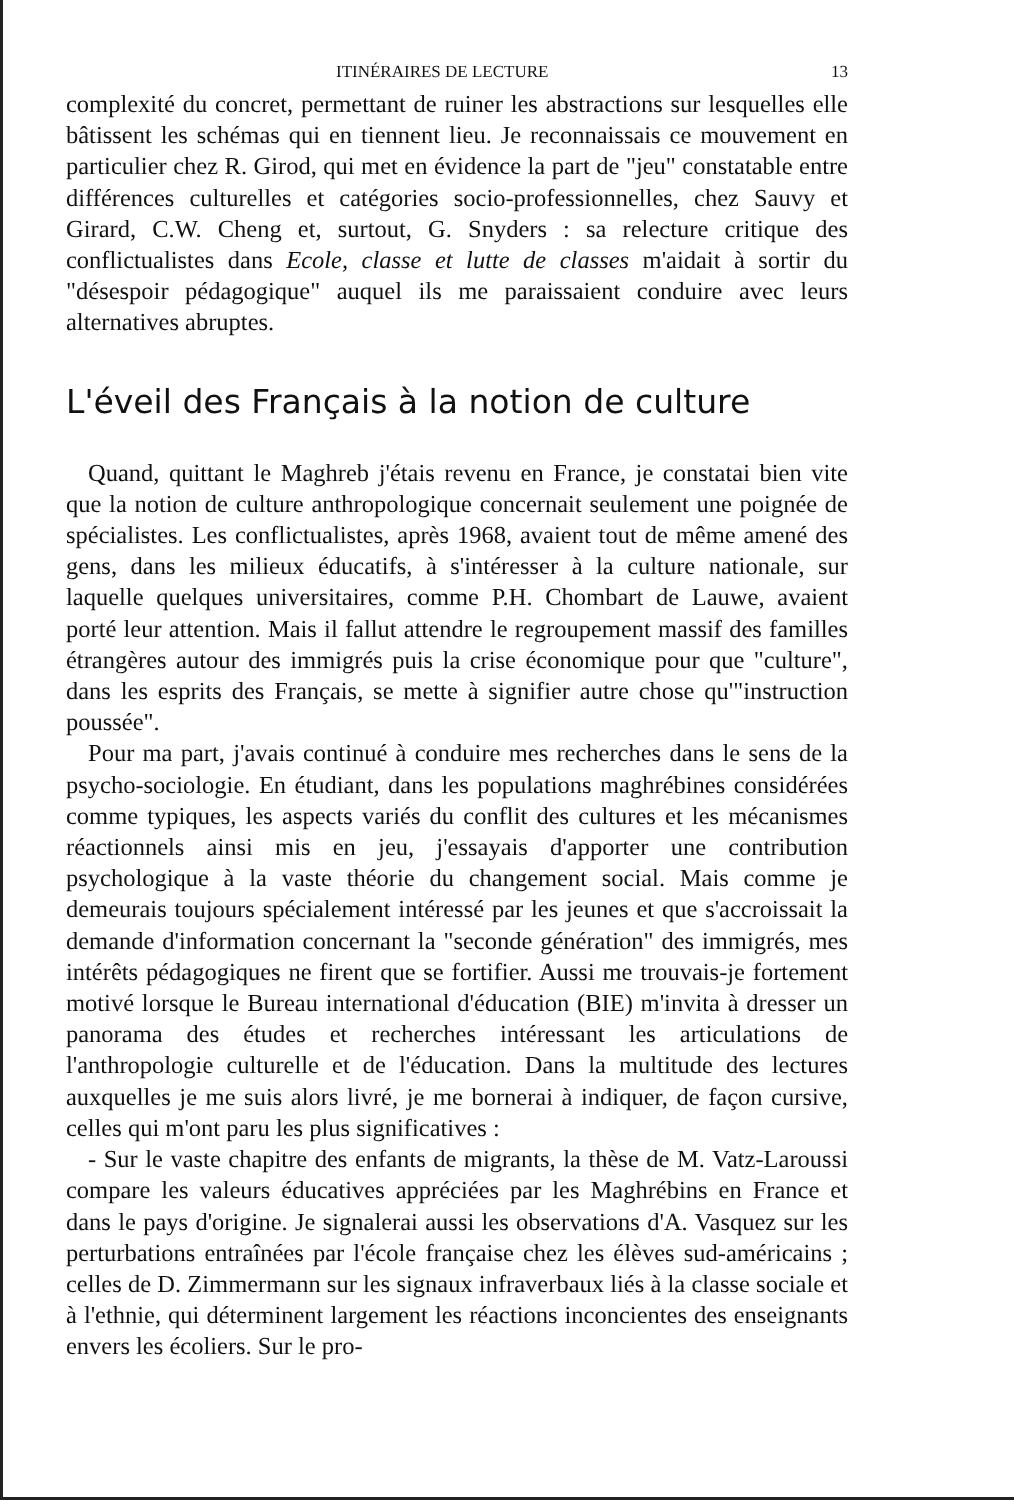ITINÉRAIRES DE LECTURE 13
complexité du concret, permettant de ruiner les abstractions sur lesquelles elle bâtissent les schémas qui en tiennent lieu. Je reconnaissais ce mouvement en particulier chez R. Girod, qui met en évidence la part de "jeu" constatable entre différences culturelles et catégories socio-professionnelles, chez Sauvy et Girard, C.W. Cheng et, surtout, G. Snyders : sa relecture critique des conflictualistes dans Ecole, classe et lutte de classes m'aidait à sortir du "désespoir pédagogique" auquel ils me paraissaient conduire avec leurs alternatives abruptes.
L'éveil des Français à la notion de culture
Quand, quittant le Maghreb j'étais revenu en France, je constatai bien vite que la notion de culture anthropologique concernait seulement une poignée de spécialistes. Les conflictualistes, après 1968, avaient tout de même amené des gens, dans les milieux éducatifs, à s'intéresser à la culture nationale, sur laquelle quelques universitaires, comme P.H. Chombart de Lauwe, avaient porté leur attention. Mais il fallut attendre le regroupement massif des familles étrangères autour des immigrés puis la crise économique pour que "culture", dans les esprits des Français, se mette à signifier autre chose qu'"instruction poussée".
Pour ma part, j'avais continué à conduire mes recherches dans le sens de la psycho-sociologie. En étudiant, dans les populations maghrébines considérées comme typiques, les aspects variés du conflit des cultures et les mécanismes réactionnels ainsi mis en jeu, j'essayais d'apporter une contribution psychologique à la vaste théorie du changement social. Mais comme je demeurais toujours spécialement intéressé par les jeunes et que s'accroissait la demande d'information concernant la "seconde génération" des immigrés, mes intérêts pédagogiques ne firent que se fortifier. Aussi me trouvais-je fortement motivé lorsque le Bureau international d'éducation (BIE) m'invita à dresser un panorama des études et recherches intéressant les articulations de l'anthropologie culturelle et de l'éducation. Dans la multitude des lectures auxquelles je me suis alors livré, je me bornerai à indiquer, de façon cursive, celles qui m'ont paru les plus significatives :
- Sur le vaste chapitre des enfants de migrants, la thèse de M. Vatz-Laroussi compare les valeurs éducatives appréciées par les Maghrébins en France et dans le pays d'origine. Je signalerai aussi les observations d'A. Vasquez sur les perturbations entraînées par l'école française chez les élèves sud-américains ; celles de D. Zimmermann sur les signaux infraverbaux liés à la classe sociale et à l'ethnie, qui déterminent largement les réactions inconcientes des enseignants envers les écoliers. Sur le pro-